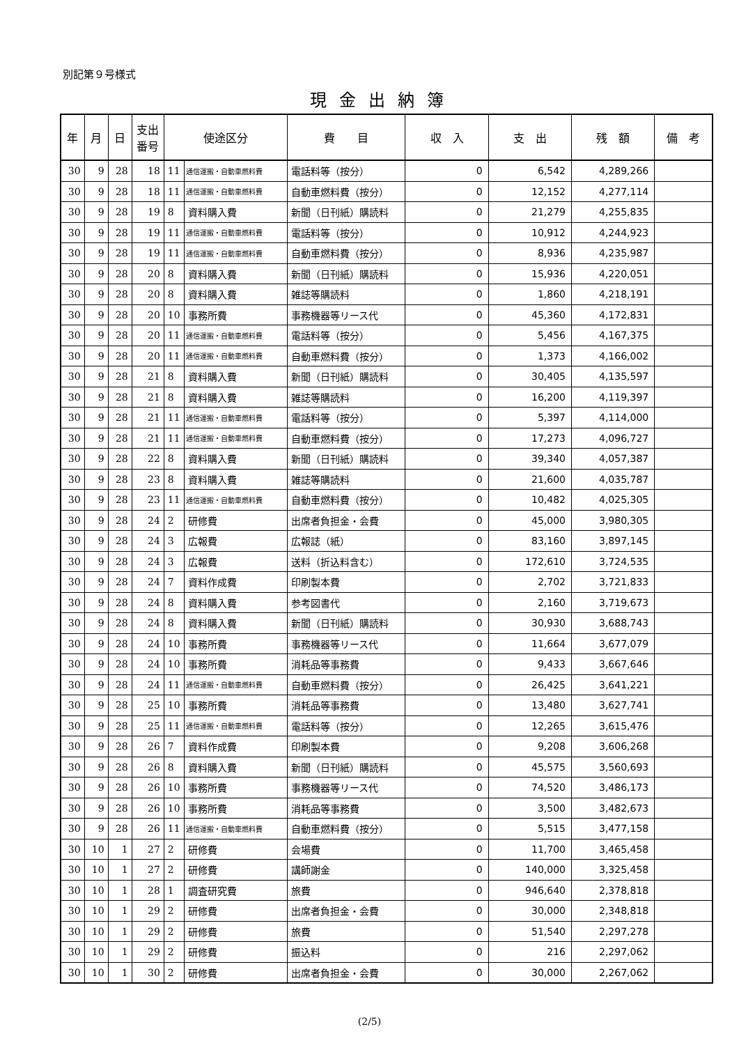別記第９号様式
現金出納簿
| 年 | 月 | 日 | 支出 番号 | 使途区分 | | 費 目 | 収 入 | 支 出 | 残 額 | 備 考 |
| --- | --- | --- | --- | --- | --- | --- | --- | --- | --- | --- |
| 30 | 9 | 28 | 18 | 11 | 通信運搬・自動車燃料費 | 電話料等（按分） | 0 | 6,542 | 4,289,266 | |
| 30 | 9 | 28 | 18 | 11 | 通信運搬・自動車燃料費 | 自動車燃料費（按分） | 0 | 12,152 | 4,277,114 | |
| 30 | 9 | 28 | 19 | 8 | 資料購入費 | 新聞（日刊紙）購読料 | 0 | 21,279 | 4,255,835 | |
| 30 | 9 | 28 | 19 | 11 | 通信運搬・自動車燃料費 | 電話料等（按分） | 0 | 10,912 | 4,244,923 | |
| 30 | 9 | 28 | 19 | 11 | 通信運搬・自動車燃料費 | 自動車燃料費（按分） | 0 | 8,936 | 4,235,987 | |
| 30 | 9 | 28 | 20 | 8 | 資料購入費 | 新聞（日刊紙）購読料 | 0 | 15,936 | 4,220,051 | |
| 30 | 9 | 28 | 20 | 8 | 資料購入費 | 雑誌等購読料 | 0 | 1,860 | 4,218,191 | |
| 30 | 9 | 28 | 20 | 10 | 事務所費 | 事務機器等リース代 | 0 | 45,360 | 4,172,831 | |
| 30 | 9 | 28 | 20 | 11 | 通信運搬・自動車燃料費 | 電話料等（按分） | 0 | 5,456 | 4,167,375 | |
| 30 | 9 | 28 | 20 | 11 | 通信運搬・自動車燃料費 | 自動車燃料費（按分） | 0 | 1,373 | 4,166,002 | |
| 30 | 9 | 28 | 21 | 8 | 資料購入費 | 新聞（日刊紙）購読料 | 0 | 30,405 | 4,135,597 | |
| 30 | 9 | 28 | 21 | 8 | 資料購入費 | 雑誌等購読料 | 0 | 16,200 | 4,119,397 | |
| 30 | 9 | 28 | 21 | 11 | 通信運搬・自動車燃料費 | 電話料等（按分） | 0 | 5,397 | 4,114,000 | |
| 30 | 9 | 28 | 21 | 11 | 通信運搬・自動車燃料費 | 自動車燃料費（按分） | 0 | 17,273 | 4,096,727 | |
| 30 | 9 | 28 | 22 | 8 | 資料購入費 | 新聞（日刊紙）購読料 | 0 | 39,340 | 4,057,387 | |
| 30 | 9 | 28 | 23 | 8 | 資料購入費 | 雑誌等購読料 | 0 | 21,600 | 4,035,787 | |
| 30 | 9 | 28 | 23 | 11 | 通信運搬・自動車燃料費 | 自動車燃料費（按分） | 0 | 10,482 | 4,025,305 | |
| 30 | 9 | 28 | 24 | 2 | 研修費 | 出席者負担金・会費 | 0 | 45,000 | 3,980,305 | |
| 30 | 9 | 28 | 24 | 3 | 広報費 | 広報誌（紙） | 0 | 83,160 | 3,897,145 | |
| 30 | 9 | 28 | 24 | 3 | 広報費 | 送料（折込料含む） | 0 | 172,610 | 3,724,535 | |
| 30 | 9 | 28 | 24 | 7 | 資料作成費 | 印刷製本費 | 0 | 2,702 | 3,721,833 | |
| 30 | 9 | 28 | 24 | 8 | 資料購入費 | 参考図書代 | 0 | 2,160 | 3,719,673 | |
| 30 | 9 | 28 | 24 | 8 | 資料購入費 | 新聞（日刊紙）購読料 | 0 | 30,930 | 3,688,743 | |
| 30 | 9 | 28 | 24 | 10 | 事務所費 | 事務機器等リース代 | 0 | 11,664 | 3,677,079 | |
| 30 | 9 | 28 | 24 | 10 | 事務所費 | 消耗品等事務費 | 0 | 9,433 | 3,667,646 | |
| 30 | 9 | 28 | 24 | 11 | 通信運搬・自動車燃料費 | 自動車燃料費（按分） | 0 | 26,425 | 3,641,221 | |
| 30 | 9 | 28 | 25 | 10 | 事務所費 | 消耗品等事務費 | 0 | 13,480 | 3,627,741 | |
| 30 | 9 | 28 | 25 | 11 | 通信運搬・自動車燃料費 | 電話料等（按分） | 0 | 12,265 | 3,615,476 | |
| 30 | 9 | 28 | 26 | 7 | 資料作成費 | 印刷製本費 | 0 | 9,208 | 3,606,268 | |
| 30 | 9 | 28 | 26 | 8 | 資料購入費 | 新聞（日刊紙）購読料 | 0 | 45,575 | 3,560,693 | |
| 30 | 9 | 28 | 26 | 10 | 事務所費 | 事務機器等リース代 | 0 | 74,520 | 3,486,173 | |
| 30 | 9 | 28 | 26 | 10 | 事務所費 | 消耗品等事務費 | 0 | 3,500 | 3,482,673 | |
| 30 | 9 | 28 | 26 | 11 | 通信運搬・自動車燃料費 | 自動車燃料費（按分） | 0 | 5,515 | 3,477,158 | |
| 30 | 10 | 1 | 27 | 2 | 研修費 | 会場費 | 0 | 11,700 | 3,465,458 | |
| 30 | 10 | 1 | 27 | 2 | 研修費 | 講師謝金 | 0 | 140,000 | 3,325,458 | |
| 30 | 10 | 1 | 28 | 1 | 調査研究費 | 旅費 | 0 | 946,640 | 2,378,818 | |
| 30 | 10 | 1 | 29 | 2 | 研修費 | 出席者負担金・会費 | 0 | 30,000 | 2,348,818 | |
| 30 | 10 | 1 | 29 | 2 | 研修費 | 旅費 | 0 | 51,540 | 2,297,278 | |
| 30 | 10 | 1 | 29 | 2 | 研修費 | 振込料 | 0 | 216 | 2,297,062 | |
| 30 | 10 | 1 | 30 | 2 | 研修費 | 出席者負担金・会費 | 0 | 30,000 | 2,267,062 | |
(2/5)